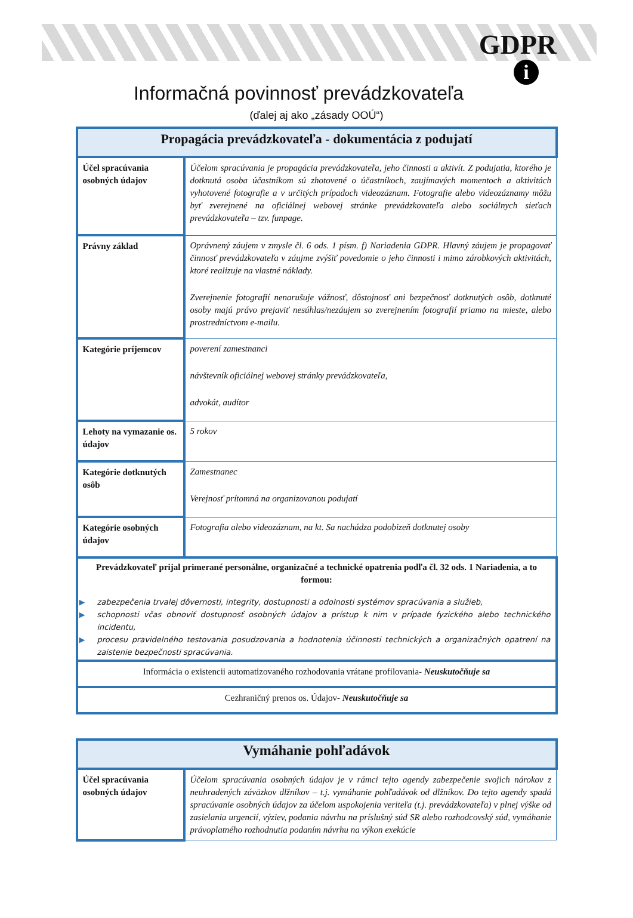GDPR
i
Informačná povinnosť prevádzkovateľa
(ďalej aj ako „zásady OOÚ“)
| Propagácia prevádzkovateľa - dokumentácia z podujatí | |
| --- | --- |
| Účel spracúvania osobných údajov | Účelom spracúvania je propagácia prevádzkovateľa, jeho činnosti a aktivít. Z podujatia, ktorého je dotknutá osoba účastníkom sú zhotovené o účastníkoch, zaujímavých momentoch a aktivitách vyhotovené fotografie a v určitých prípadoch videozáznam. Fotografie alebo videozáznamy môžu byť zverejnené na oficiálnej webovej stránke prevádzkovateľa alebo sociálnych sieťach prevádzkovateľa – tzv. funpage. |
| Právny základ | Oprávnený záujem v zmysle čl. 6 ods. 1 písm. f) Nariadenia GDPR. Hlavný záujem je propagovať činnosť prevádzkovateľa v záujme zvýšiť povedomie o jeho činnosti i mimo zárobkových aktivitách, ktoré realizuje na vlastné náklady. Zverejnenie fotografií nenarušuje vážnosť, dôstojnosť ani bezpečnosť dotknutých osôb, dotknuté osoby majú právo prejaviť nesúhlas/nezáujem so zverejnením fotografií priamo na mieste, alebo prostredníctvom e-mailu. |
| Kategórie príjemcov | poverení zamestnanci návštevník oficiálnej webovej stránky prevádzkovateľa, advokát, audítor |
| Lehoty na vymazanie os. údajov | 5 rokov |
| Kategórie dotknutých osôb | Zamestnanec Verejnosť prítomná na organizovanou podujatí |
| Kategórie osobných údajov | Fotografia alebo videozáznam, na kt. Sa nachádza podobizeň dotknutej osoby |
| Prevádzkovateľ prijal primerané personálne, organizačné a technické opatrenia podľa čl. 32 ods. 1 Nariadenia, a to formou: ▶ zabezpečenia trvalej dôvernosti, integrity, dostupnosti a odolnosti systémov spracúvania a služieb, ▶ schopnosti včas obnoviť dostupnosť osobných údajov a prístup k nim v prípade fyzického alebo technického incidentu, ▶ procesu pravidelného testovania posudzovania a hodnotenia účinnosti technických a organizačných opatrení na zaistenie bezpečnosti spracúvania. | |
| Informácia o existencii automatizovaného rozhodovania vrátane profilovania- Neuskutočňuje sa | |
| Cezhraničný prenos os. Údajov- Neuskutočňuje sa | |
| Vymáhanie pohľadávok | |
| --- | --- |
| Účel spracúvania osobných údajov | Účelom spracúvania osobných údajov je v rámci tejto agendy zabezpečenie svojich nárokov z neuhradených záväzkov dlžníkov – t.j. vymáhanie pohľadávok od dlžníkov. Do tejto agendy spadá spracúvanie osobných údajov za účelom uspokojenia veriteľa (t.j. prevádzkovateľa) v plnej výške od zasielania urgencií, výziev, podania návrhu na príslušný súd SR alebo rozhodcovský súd, vymáhanie právoplatného rozhodnutia podaním návrhu na výkon exekúcie |